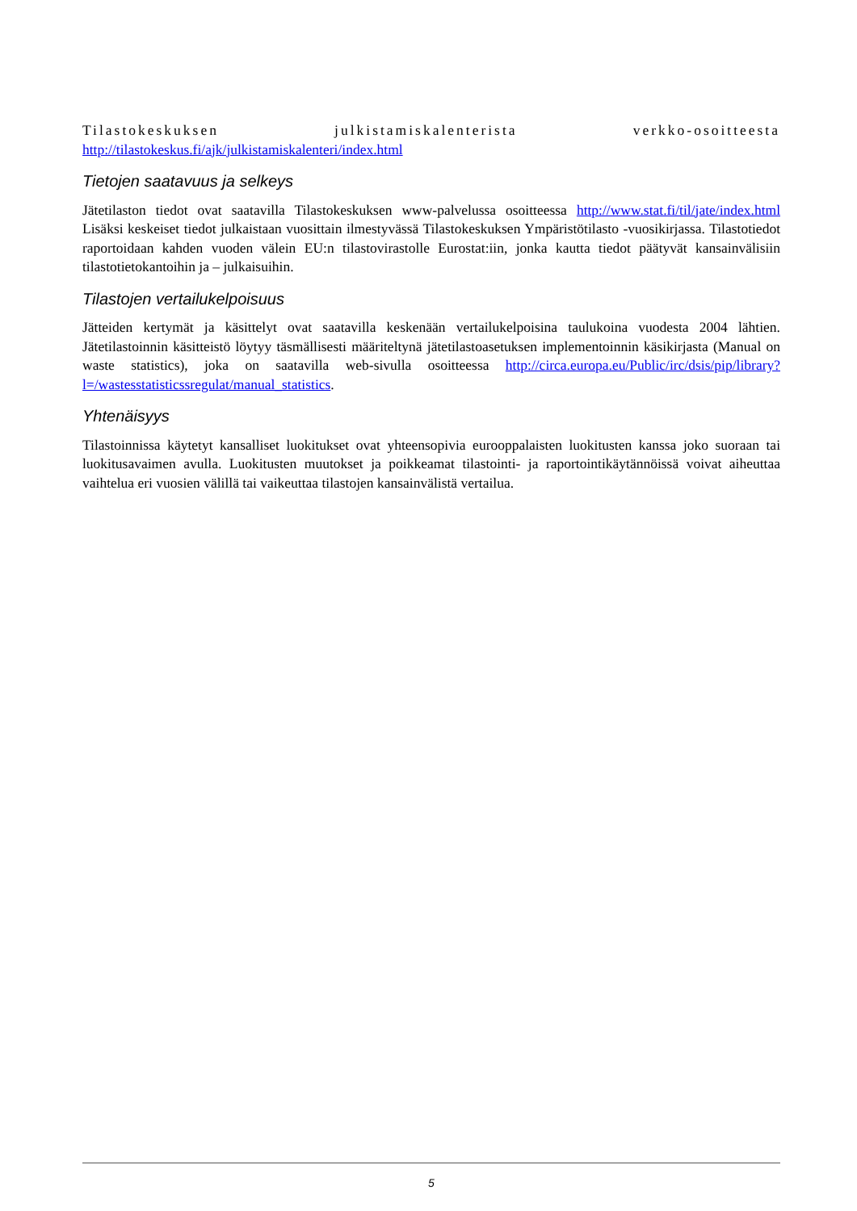Tilastokeskuksen julkistamiskalenterista verkko-osoitteesta
http://tilastokeskus.fi/ajk/julkistamiskalenteri/index.html
Tietojen saatavuus ja selkeys
Jätetilaston tiedot ovat saatavilla Tilastokeskuksen www-palvelussa osoitteessa http://www.stat.fi/til/jate/index.html Lisäksi keskeiset tiedot julkaistaan vuosittain ilmestyvässä Tilastokeskuksen Ympäristötilasto -vuosikirjassa. Tilastotiedot raportoidaan kahden vuoden välein EU:n tilastovirastolle Eurostat:iin, jonka kautta tiedot päätyvät kansainvälisiin tilastotietokantoihin ja – julkaisuihin.
Tilastojen vertailukelpoisuus
Jätteiden kertymät ja käsittelyt ovat saatavilla keskenään vertailukelpoisina taulukoina vuodesta 2004 lähtien. Jätetilastoinnin käsitteistö löytyy täsmällisesti määriteltynä jätetilastoasetuksen implementoinnin käsikirjasta (Manual on waste statistics), joka on saatavilla web-sivulla osoitteessa http://circa.europa.eu/Public/irc/dsis/pip/library?l=/wastesstatisticssregulat/manual_statistics.
Yhtenäisyys
Tilastoinnissa käytetyt kansalliset luokitukset ovat yhteensopivia eurooppalaisten luokitusten kanssa joko suoraan tai luokitusavaimen avulla. Luokitusten muutokset ja poikkeamat tilastointi- ja raportointikäytännöissä voivat aiheuttaa vaihtelua eri vuosien välillä tai vaikeuttaa tilastojen kansainvälistä vertailua.
5